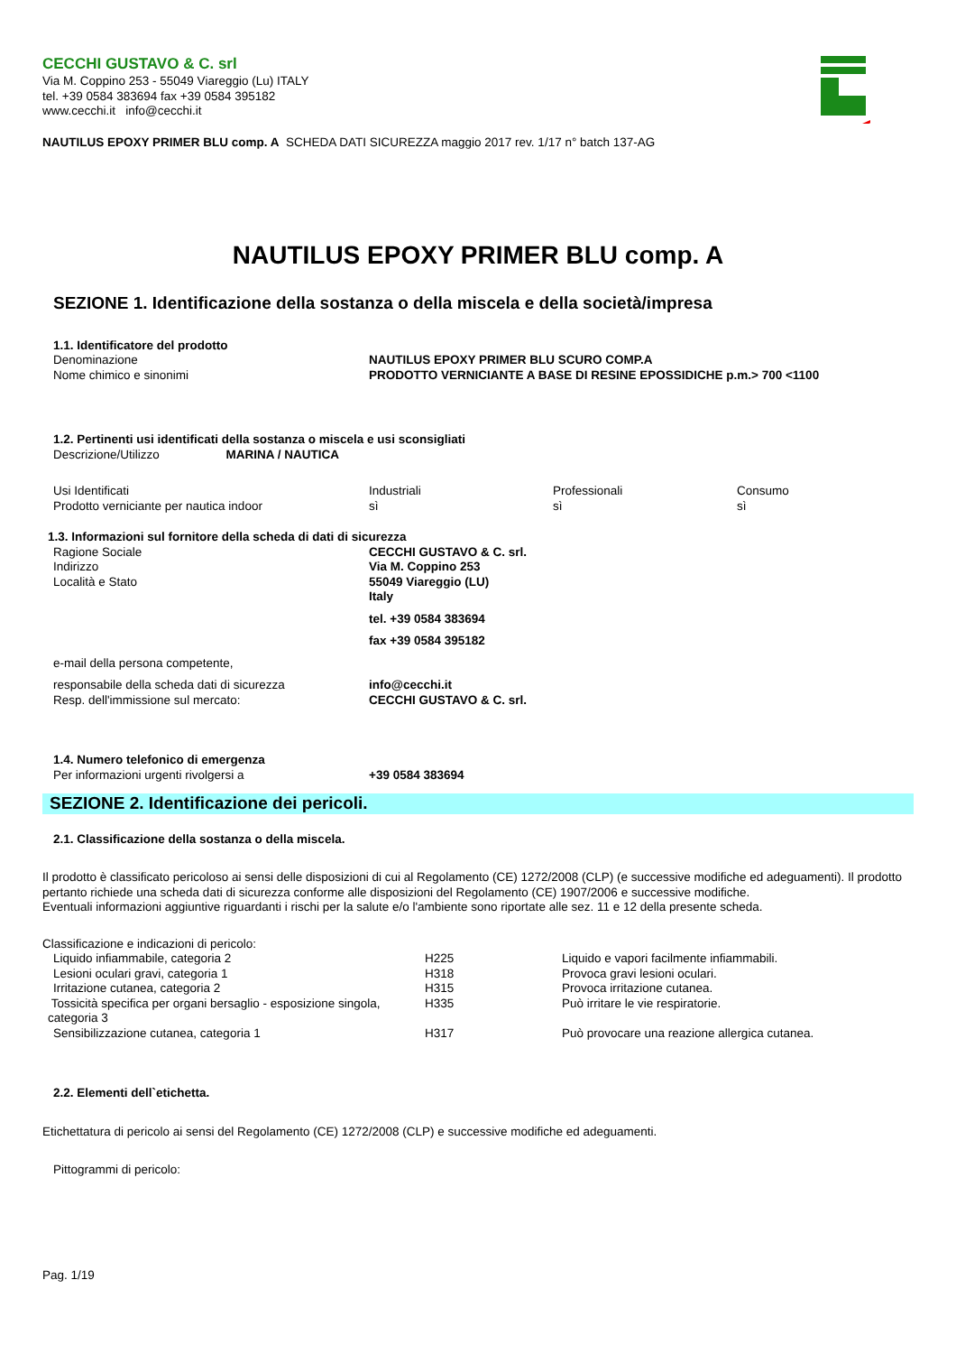CECCHI GUSTAVO & C. srl
Via M. Coppino 253 - 55049 Viareggio (Lu) ITALY
tel. +39 0584 383694 fax +39 0584 395182
www.cecchi.it info@cecchi.it
NAUTILUS EPOXY PRIMER BLU comp. A SCHEDA DATI SICUREZZA maggio 2017 rev. 1/17 n° batch 137-AG
NAUTILUS EPOXY PRIMER BLU comp. A
SEZIONE 1. Identificazione della sostanza o della miscela e della società/impresa
1.1. Identificatore del prodotto
| Denominazione | NAUTILUS EPOXY PRIMER BLU SCURO COMP.A |
| Nome chimico e sinonimi | PRODOTTO VERNICIANTE A BASE DI RESINE EPOSSIDICHE p.m.> 700 <1100 |
1.2. Pertinenti usi identificati della sostanza o miscela e usi sconsigliati
Descrizione/Utilizzo MARINA / NAUTICA
| Usi Identificati | Industriali | Professionali | Consumo |
| Prodotto verniciante per nautica indoor | sì | sì | sì |
1.3. Informazioni sul fornitore della scheda di dati di sicurezza
| Ragione Sociale Indirizzo Località e Stato | CECCHI GUSTAVO & C. srl. Via M. Coppino 253 55049 Viareggio (LU) Italy tel. +39 0584 383694 fax +39 0584 395182 |
| e-mail della persona competente, | |
| responsabile della scheda dati di sicurezza Resp. dell'immissione sul mercato: | info@cecchi.it CECCHI GUSTAVO & C. srl. |
1.4. Numero telefonico di emergenza
| Per informazioni urgenti rivolgersi a | +39 0584 383694 |
SEZIONE 2. Identificazione dei pericoli.
2.1. Classificazione della sostanza o della miscela.
Il prodotto è classificato pericoloso ai sensi delle disposizioni di cui al Regolamento (CE) 1272/2008 (CLP) (e successive modifiche ed adeguamenti). Il prodotto pertanto richiede una scheda dati di sicurezza conforme alle disposizioni del Regolamento (CE) 1907/2006 e successive modifiche.
Eventuali informazioni aggiuntive riguardanti i rischi per la salute e/o l'ambiente sono riportate alle sez. 11 e 12 della presente scheda.
Classificazione e indicazioni di pericolo:
| Liquido infiammabile, categoria 2 | H225 | Liquido e vapori facilmente infiammabili. |
| Lesioni oculari gravi, categoria 1 | H318 | Provoca gravi lesioni oculari. |
| Irritazione cutanea, categoria 2 | H315 | Provoca irritazione cutanea. |
| Tossicità specifica per organi bersaglio - esposizione singola, categoria 3 | H335 | Può irritare le vie respiratorie. |
| Sensibilizzazione cutanea, categoria 1 | H317 | Può provocare una reazione allergica cutanea. |
2.2. Elementi dell`etichetta.
Etichettatura di pericolo ai sensi del Regolamento (CE) 1272/2008 (CLP) e successive modifiche ed adeguamenti.
Pittogrammi di pericolo:
Pag. 1/19